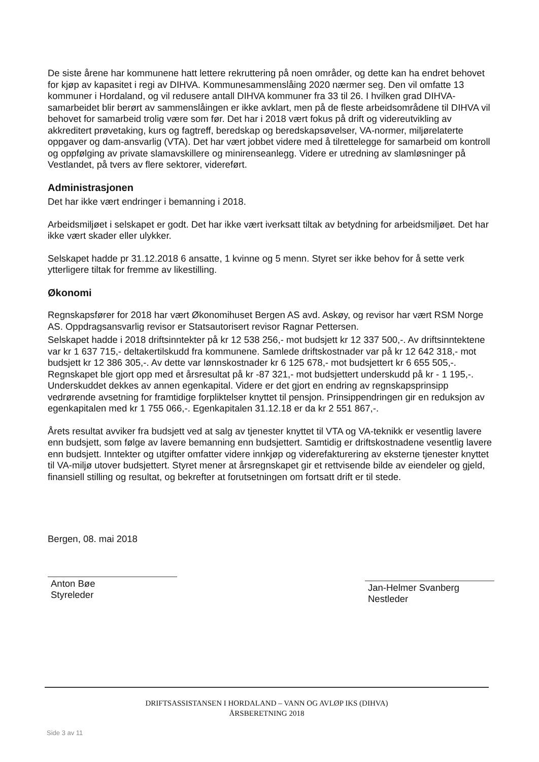De siste årene har kommunene hatt lettere rekruttering på noen områder, og dette kan ha endret behovet for kjøp av kapasitet i regi av DIHVA. Kommunesammenslåing 2020 nærmer seg. Den vil omfatte 13 kommuner i Hordaland, og vil redusere antall DIHVA kommuner fra 33 til 26. I hvilken grad DIHVA-samarbeidet blir berørt av sammenslåingen er ikke avklart, men på de fleste arbeidsområdene til DIHVA vil behovet for samarbeid trolig være som før. Det har i 2018 vært fokus på drift og videreutvikling av akkreditert prøvetaking, kurs og fagtreff, beredskap og beredskapsøvelser, VA-normer, miljørelaterte oppgaver og dam-ansvarlig (VTA). Det har vært jobbet videre med å tilrettelegge for samarbeid om kontroll og oppfølging av private slamavskillere og minirenseanlegg. Videre er utredning av slamløsninger på Vestlandet, på tvers av flere sektorer, videreført.
Administrasjonen
Det har ikke vært endringer i bemanning i 2018.
Arbeidsmiljøet i selskapet er godt. Det har ikke vært iverksatt tiltak av betydning for arbeidsmiljøet. Det har ikke vært skader eller ulykker.
Selskapet hadde pr 31.12.2018 6 ansatte, 1 kvinne og 5 menn. Styret ser ikke behov for å sette verk ytterligere tiltak for fremme av likestilling.
Økonomi
Regnskapsfører for 2018 har vært Økonomihuset Bergen AS avd. Askøy, og revisor har vært RSM Norge AS. Oppdragsansvarlig revisor er Statsautorisert revisor Ragnar Pettersen.
Selskapet hadde i 2018 driftsinntekter på kr 12 538 256,- mot budsjett kr 12 337 500,-. Av driftsinntektene var kr 1 637 715,- deltakertilskudd fra kommunene. Samlede driftskostnader var på kr 12 642 318,- mot budsjett kr 12 386 305,-. Av dette var lønnskostnader kr 6 125 678,- mot budsjettert kr 6 655 505,-. Regnskapet ble gjort opp med et årsresultat på kr -87 321,- mot budsjettert underskudd på kr - 1 195,-. Underskuddet dekkes av annen egenkapital. Videre er det gjort en endring av regnskapsprinsipp vedrørende avsetning for framtidige forpliktelser knyttet til pensjon. Prinsippendringen gir en reduksjon av egenkapitalen med kr 1 755 066,-. Egenkapitalen 31.12.18 er da kr 2 551 867,-.
Årets resultat avviker fra budsjett ved at salg av tjenester knyttet til VTA og VA-teknikk er vesentlig lavere enn budsjett, som følge av lavere bemanning enn budsjettert. Samtidig er driftskostnadene vesentlig lavere enn budsjett. Inntekter og utgifter omfatter videre innkjøp og viderefakturering av eksterne tjenester knyttet til VA-miljø utover budsjettert. Styret mener at årsregnskapet gir et rettvisende bilde av eiendeler og gjeld, finansiell stilling og resultat, og bekrefter at forutsetningen om fortsatt drift er til stede.
Bergen, 08. mai 2018
Anton Bøe
Styreleder
Jan-Helmer Svanberg
Nestleder
DRIFTSASSISTANSEN I HORDALAND – VANN OG AVLØP IKS (DIHVA)
ÅRSBERETNING 2018
Side 3 av 11